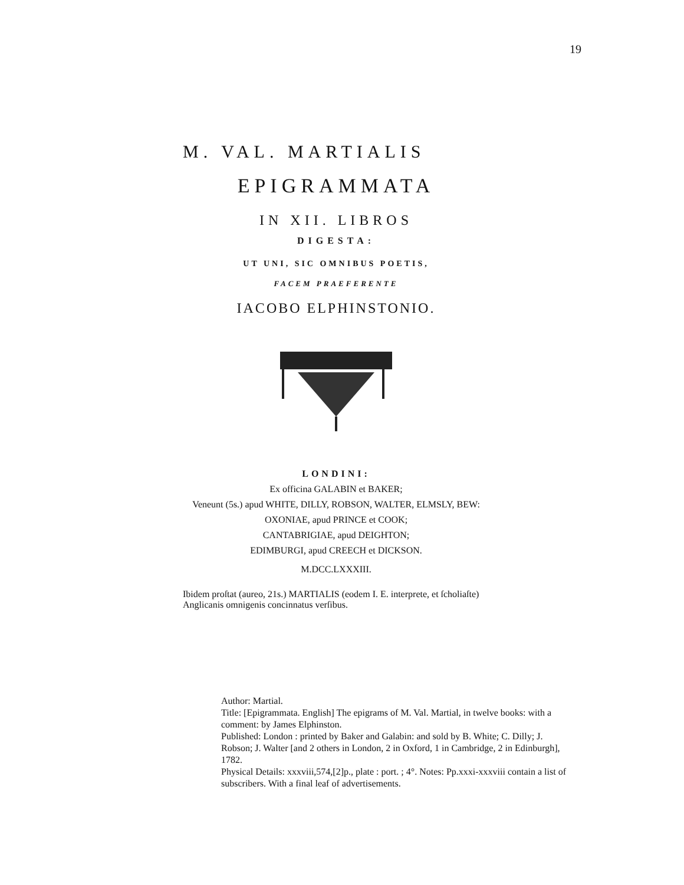19
M. VAL. MARTIALIS
EPIGRAMMATA
IN XII. LIBROS
DIGESTA:
UT UNI, SIC OMNIBUS POETIS,
FACEM PRAEFERENTE
IACOBO ELPHINSTONIO.
LONDINI:
Ex officina GALABIN et BAKER;
Veneunt (5s.) apud WHITE, DILLY, ROBSON, WALTER, ELMSLY, BEW:
OXONIAE, apud PRINCE et COOK;
CANTABRIGIAE, apud DEIGHTON;
EDIMBURGI, apud CREECH et DICKSON.
M.DCC.LXXXIII.
Ibidem proſtat (aureo, 21s.) MARTIALIS (eodem I. E. interprete, et ſcholiaſte) Anglicanis omnigenis concinnatus verſibus.
Author: Martial.
Title: [Epigrammata. English] The epigrams of M. Val. Martial, in twelve books: with a comment: by James Elphinston.
Published: London : printed by Baker and Galabin: and sold by B. White; C. Dilly; J. Robson; J. Walter [and 2 others in London, 2 in Oxford, 1 in Cambridge, 2 in Edinburgh], 1782.
Physical Details: xxxviii,574,[2]p., plate : port. ; 4°. Notes: Pp.xxxi-xxxviii contain a list of subscribers. With a final leaf of advertisements.